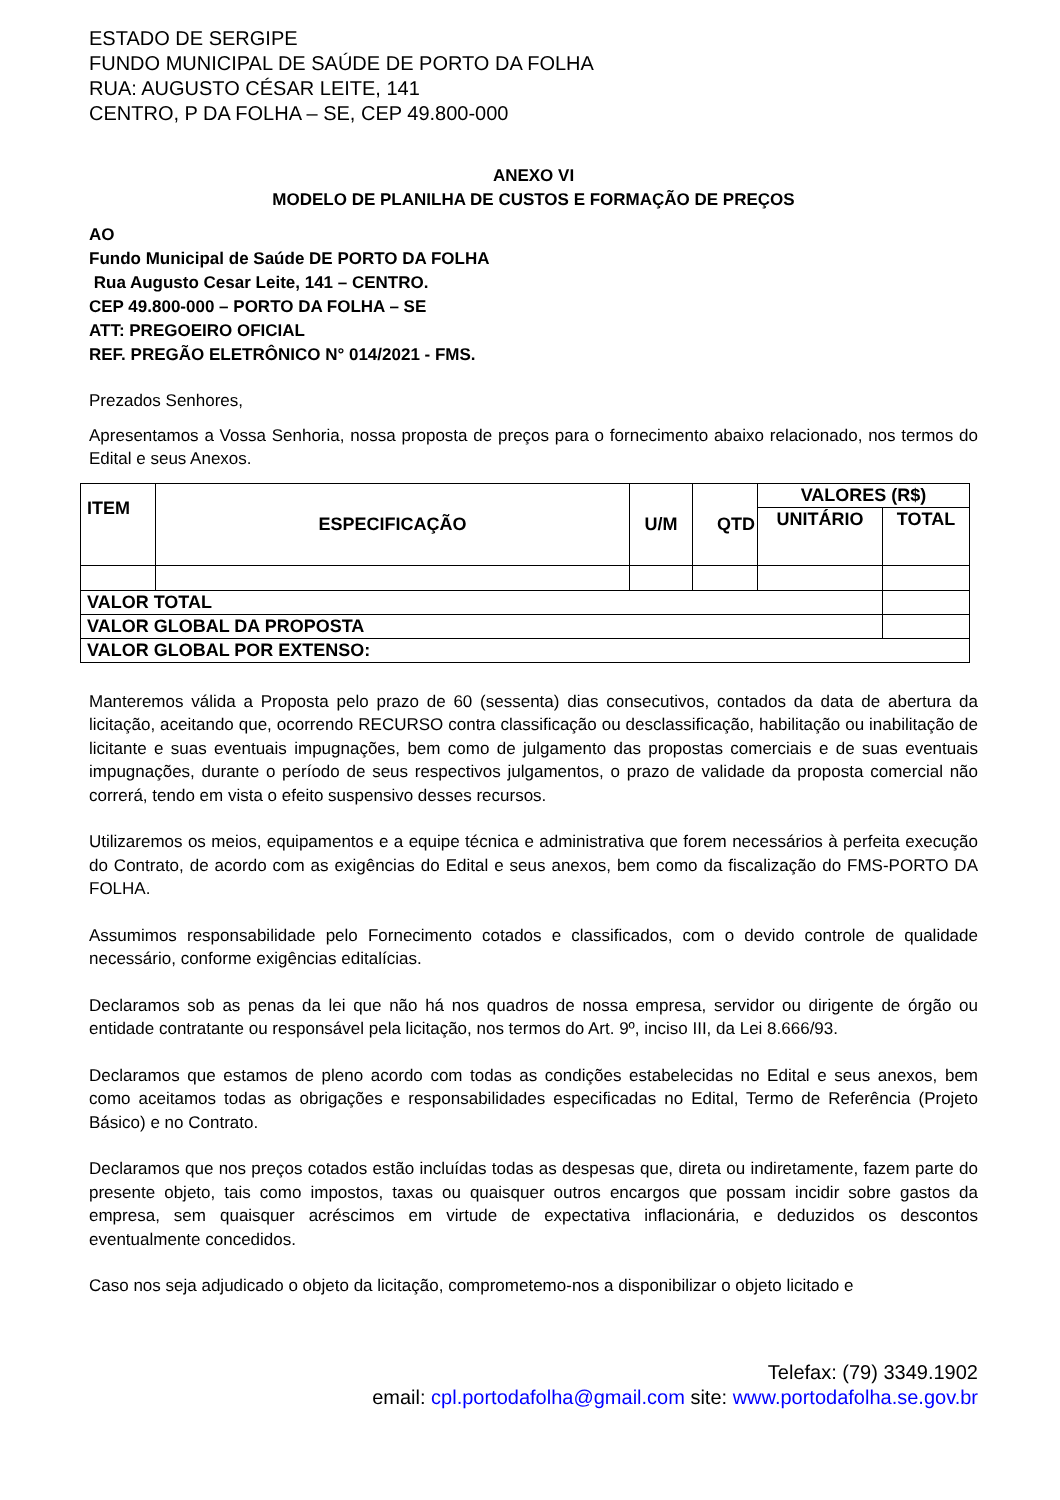ESTADO DE SERGIPE
FUNDO MUNICIPAL DE SAÚDE DE PORTO DA FOLHA
RUA: AUGUSTO CÉSAR LEITE, 141
CENTRO, P DA FOLHA – SE, CEP 49.800-000
ANEXO VI
MODELO DE PLANILHA DE CUSTOS E FORMAÇÃO DE PREÇOS
AO
Fundo Municipal de Saúde DE PORTO DA FOLHA
Rua Augusto Cesar Leite, 141 – CENTRO.
CEP 49.800-000 – PORTO DA FOLHA – SE
ATT: PREGOEIRO OFICIAL
REF. PREGÃO ELETRÔNICO N° 014/2021 - FMS.
Prezados Senhores,
Apresentamos a Vossa Senhoria, nossa proposta de preços para o fornecimento abaixo relacionado, nos termos do Edital e seus Anexos.
| ITEM | ESPECIFICAÇÃO | U/M | QTD | VALORES (R$) | |
| | | | | UNITÁRIO | TOTAL |
| VALOR TOTAL | | | | | |
| VALOR GLOBAL DA PROPOSTA | | | | | |
| VALOR GLOBAL POR EXTENSO: | | | | | |
Manteremos válida a Proposta pelo prazo de 60 (sessenta) dias consecutivos, contados da data de abertura da licitação, aceitando que, ocorrendo RECURSO contra classificação ou desclassificação, habilitação ou inabilitação de licitante e suas eventuais impugnações, bem como de julgamento das propostas comerciais e de suas eventuais impugnações, durante o período de seus respectivos julgamentos, o prazo de validade da proposta comercial não correrá, tendo em vista o efeito suspensivo desses recursos.
Utilizaremos os meios, equipamentos e a equipe técnica e administrativa que forem necessários à perfeita execução do Contrato, de acordo com as exigências do Edital e seus anexos, bem como da fiscalização do FMS-PORTO DA FOLHA.
Assumimos responsabilidade pelo Fornecimento cotados e classificados, com o devido controle de qualidade necessário, conforme exigências editalícias.
Declaramos sob as penas da lei que não há nos quadros de nossa empresa, servidor ou dirigente de órgão ou entidade contratante ou responsável pela licitação, nos termos do Art. 9º, inciso III, da Lei 8.666/93.
Declaramos que estamos de pleno acordo com todas as condições estabelecidas no Edital e seus anexos, bem como aceitamos todas as obrigações e responsabilidades especificadas no Edital, Termo de Referência (Projeto Básico) e no Contrato.
Declaramos que nos preços cotados estão incluídas todas as despesas que, direta ou indiretamente, fazem parte do presente objeto, tais como impostos, taxas ou quaisquer outros encargos que possam incidir sobre gastos da empresa, sem quaisquer acréscimos em virtude de expectativa inflacionária, e deduzidos os descontos eventualmente concedidos.
Caso nos seja adjudicado o objeto da licitação, comprometemo-nos a disponibilizar o objeto licitado e
Telefax: (79) 3349.1902
email: cpl.portodafolha@gmail.com site: www.portodafolha.se.gov.br